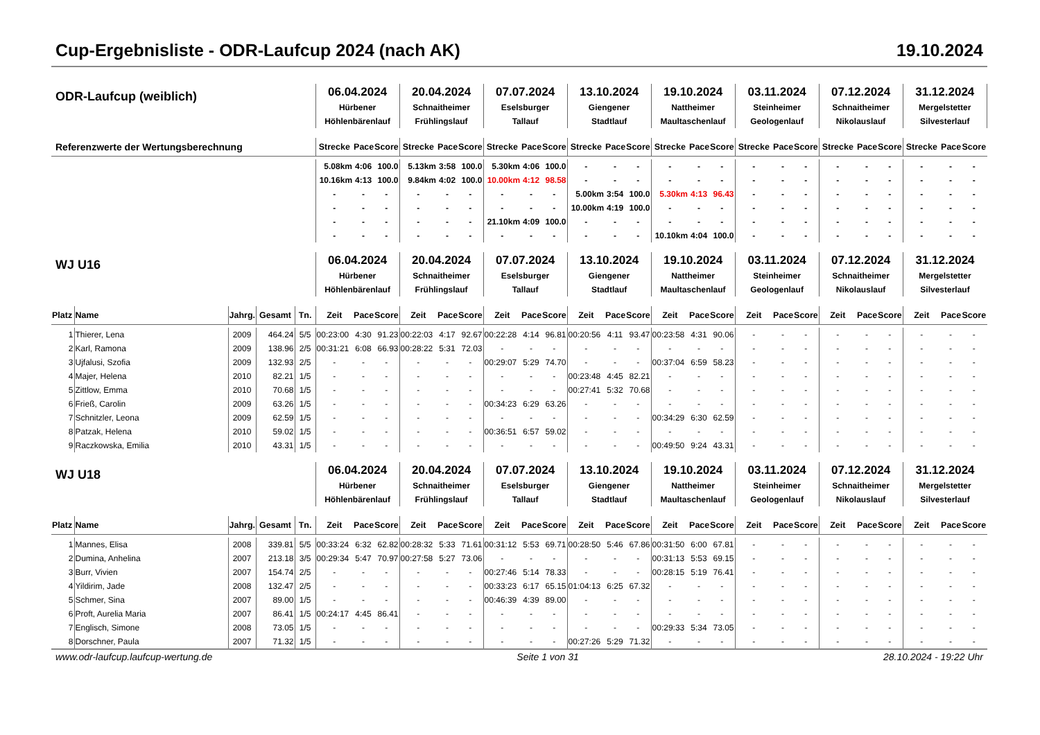Cup-Ergebnisliste - ODR-Laufcup 2024 (nach AK) 19.10.2024
| ODR-Laufcup (weiblich) | | | | | 06.04.2024 Hürbener Höhlenbärenlauf | | | 20.04.2024 Schnaitheimer Frühlingslauf | | | 07.07.2024 Eselsburger Tallauf | | | 13.10.2024 Giengener Stadtlauf | | | 19.10.2024 Nattheimer Maultaschenlauf | | | 03.11.2024 Steinheimer Geologenlauf | | | 07.12.2024 Schnaitheimer Nikolauslauf | | | 31.12.2024 Mergelstetter Silvesterlauf | | |
| Referenzwerte der Wertungsberechnung | | | | | Strecke | Pace | Score | Strecke | Pace | Score | Strecke | Pace | Score | Strecke | Pace | Score | Strecke | Pace | Score | Strecke | Pace | Score | Strecke | Pace | Score | Strecke | Pace | Score |
| | | | | | 5.08km | 4:06 | 100.0 | 5.13km | 3:58 | 100.0 | 5.30km | 4:06 | 100.0 | - | - | - | - | - | - | - | - | - | - | - | - | - | - | - |
| | | | | | 10.16km | 4:13 | 100.0 | 9.84km | 4:02 | 100.0 | 10.00km | 4:12 | 98.58 | - | - | - | - | - | - | - | - | - | - | - | - | - | - | - |
| | | | | | - | - | - | - | - | - | - | - | - | 5.00km | 3:54 | 100.0 | 5.30km | 4:13 | 96.43 | - | - | - | - | - | - | - | - | - |
| | | | | | - | - | - | - | - | - | - | - | - | 10.00km | 4:19 | 100.0 | - | - | - | - | - | - | - | - | - | - | - | - |
| | | | | | - | - | - | - | - | - | 21.10km | 4:09 | 100.0 | - | - | - | - | - | - | - | - | - | - | - | - | - | - | - |
| | | | | | - | - | - | - | - | - | - | - | - | - | - | - | 10.10km | 4:04 | 100.0 | - | - | - | - | - | - | - | - | - |
| WJ U16 | | | | | 06.04.2024 Hürbener Höhlenbärenlauf | | | 20.04.2024 Schnaitheimer Frühlingslauf | | | 07.07.2024 Eselsburger Tallauf | | | 13.10.2024 Giengener Stadtlauf | | | 19.10.2024 Nattheimer Maultaschenlauf | | | 03.11.2024 Steinheimer Geologenlauf | | | 07.12.2024 Schnaitheimer Nikolauslauf | | | 31.12.2024 Mergelstetter Silvesterlauf | | |
| Platz | Name | Jahrg. | Gesamt | Tn. | Zeit | Pace | Score | Zeit | Pace | Score | Zeit | Pace | Score | Zeit | Pace | Score | Zeit | Pace | Score | Zeit | Pace | Score | Zeit | Pace | Score | Zeit | Pace | Score |
| 1 | Thierer, Lena | 2009 | 464.24 | 5/5 | 00:23:00 | 4:30 | 91.23 | 00:22:03 | 4:17 | 92.67 | 00:22:28 | 4:14 | 96.81 | 00:20:56 | 4:11 | 93.47 | 00:23:58 | 4:31 | 90.06 | - | - | - | - | - | - | - | - | - |
| 2 | Karl, Ramona | 2009 | 138.96 | 2/5 | 00:31:21 | 6:08 | 66.93 | 00:28:22 | 5:31 | 72.03 | - | - | - | - | - | - | - | - | - | - | - | - | - | - | - | - | - | - |
| 3 | Ujfalusi, Szofia | 2009 | 132.93 | 2/5 | - | - | - | - | - | - | 00:29:07 | 5:29 | 74.70 | - | - | - | 00:37:04 | 6:59 | 58.23 | - | - | - | - | - | - | - | - | - |
| 4 | Majer, Helena | 2010 | 82.21 | 1/5 | - | - | - | - | - | - | - | - | - | 00:23:48 | 4:45 | 82.21 | - | - | - | - | - | - | - | - | - | - | - | - |
| 5 | Zittlow, Emma | 2010 | 70.68 | 1/5 | - | - | - | - | - | - | - | - | - | 00:27:41 | 5:32 | 70.68 | - | - | - | - | - | - | - | - | - | - | - | - |
| 6 | Frieß, Carolin | 2009 | 63.26 | 1/5 | - | - | - | - | - | - | 00:34:23 | 6:29 | 63.26 | - | - | - | - | - | - | - | - | - | - | - | - | - | - | - |
| 7 | Schnitzler, Leona | 2009 | 62.59 | 1/5 | - | - | - | - | - | - | - | - | - | - | - | - | 00:34:29 | 6:30 | 62.59 | - | - | - | - | - | - | - | - | - |
| 8 | Patzak, Helena | 2010 | 59.02 | 1/5 | - | - | - | - | - | - | 00:36:51 | 6:57 | 59.02 | - | - | - | - | - | - | - | - | - | - | - | - | - | - | - |
| 9 | Raczkowska, Emilia | 2010 | 43.31 | 1/5 | - | - | - | - | - | - | - | - | - | - | - | - | 00:49:50 | 9:24 | 43.31 | - | - | - | - | - | - | - | - | - |
| WJ U18 | | | | | 06.04.2024 Hürbener Höhlenbärenlauf | | | 20.04.2024 Schnaitheimer Frühlingslauf | | | 07.07.2024 Eselsburger Tallauf | | | 13.10.2024 Giengener Stadtlauf | | | 19.10.2024 Nattheimer Maultaschenlauf | | | 03.11.2024 Steinheimer Geologenlauf | | | 07.12.2024 Schnaitheimer Nikolauslauf | | | 31.12.2024 Mergelstetter Silvesterlauf | | |
| Platz | Name | Jahrg. | Gesamt | Tn. | Zeit | Pace | Score | Zeit | Pace | Score | Zeit | Pace | Score | Zeit | Pace | Score | Zeit | Pace | Score | Zeit | Pace | Score | Zeit | Pace | Score | Zeit | Pace | Score |
| 1 | Mannes, Elisa | 2008 | 339.81 | 5/5 | 00:33:24 | 6:32 | 62.82 | 00:28:32 | 5:33 | 71.61 | 00:31:12 | 5:53 | 69.71 | 00:28:50 | 5:46 | 67.86 | 00:31:50 | 6:00 | 67.81 | - | - | - | - | - | - | - | - | - |
| 2 | Dumina, Anhelina | 2007 | 213.18 | 3/5 | 00:29:34 | 5:47 | 70.97 | 00:27:58 | 5:27 | 73.06 | - | - | - | - | - | - | 00:31:13 | 5:53 | 69.15 | - | - | - | - | - | - | - | - | - |
| 3 | Burr, Vivien | 2007 | 154.74 | 2/5 | - | - | - | - | - | - | 00:27:46 | 5:14 | 78.33 | - | - | - | 00:28:15 | 5:19 | 76.41 | - | - | - | - | - | - | - | - | - |
| 4 | Yildirim, Jade | 2008 | 132.47 | 2/5 | - | - | - | - | - | - | 00:33:23 | 6:17 | 65.15 | 01:04:13 | 6:25 | 67.32 | - | - | - | - | - | - | - | - | - | - | - | - |
| 5 | Schmer, Sina | 2007 | 89.00 | 1/5 | - | - | - | - | - | - | 00:46:39 | 4:39 | 89.00 | - | - | - | - | - | - | - | - | - | - | - | - | - | - | - |
| 6 | Proft, Aurelia Maria | 2007 | 86.41 | 1/5 | 00:24:17 | 4:45 | 86.41 | - | - | - | - | - | - | - | - | - | - | - | - | - | - | - | - | - | - | - | - | - |
| 7 | Englisch, Simone | 2008 | 73.05 | 1/5 | - | - | - | - | - | - | - | - | - | - | - | - | 00:29:33 | 5:34 | 73.05 | - | - | - | - | - | - | - | - | - |
| 8 | Dorschner, Paula | 2007 | 71.32 | 1/5 | - | - | - | - | - | - | - | - | - | 00:27:26 | 5:29 | 71.32 | - | - | - | - | - | - | - | - | - | - | - | - |
www.odr-laufcup.laufcup-wertung.de Seite 1 von 31 28.10.2024 - 19:22 Uhr